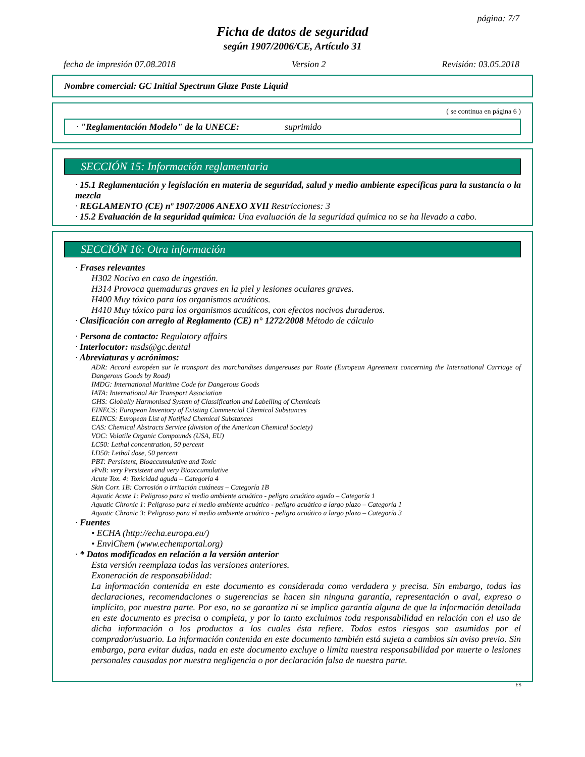página: 7/7
Ficha de datos de seguridad
según 1907/2006/CE, Artículo 31
fecha de impresión 07.08.2018 Version 2 Revisión: 03.05.2018
Nombre comercial: GC Initial Spectrum Glaze Paste Liquid
( se continua en página 6 )
· "Reglamentación Modelo" de la UNECE: suprimido
SECCIÓN 15: Información reglamentaria
· 15.1 Reglamentación y legislación en materia de seguridad, salud y medio ambiente específicas para la sustancia o la mezcla
· REGLAMENTO (CE) nº 1907/2006 ANEXO XVII Restricciones: 3
· 15.2 Evaluación de la seguridad química: Una evaluación de la seguridad química no se ha llevado a cabo.
SECCIÓN 16: Otra información
· Frases relevantes
H302 Nocivo en caso de ingestión.
H314 Provoca quemaduras graves en la piel y lesiones oculares graves.
H400 Muy tóxico para los organismos acuáticos.
H410 Muy tóxico para los organismos acuáticos, con efectos nocivos duraderos.
· Clasificación con arreglo al Reglamento (CE) n° 1272/2008 Método de cálculo
· Persona de contacto: Regulatory affairs
· Interlocutor: msds@gc.dental
· Abreviaturas y acrónimos:
ADR: Accord européen sur le transport des marchandises dangereuses par Route (European Agreement concerning the International Carriage of Dangerous Goods by Road)
IMDG: International Maritime Code for Dangerous Goods
IATA: International Air Transport Association
GHS: Globally Harmonised System of Classification and Labelling of Chemicals
EINECS: European Inventory of Existing Commercial Chemical Substances
ELINCS: European List of Notified Chemical Substances
CAS: Chemical Abstracts Service (division of the American Chemical Society)
VOC: Volatile Organic Compounds (USA, EU)
LC50: Lethal concentration, 50 percent
LD50: Lethal dose, 50 percent
PBT: Persistent, Bioaccumulative and Toxic
vPvB: very Persistent and very Bioaccumulative
Acute Tox. 4: Toxicidad aguda – Categoría 4
Skin Corr. 1B: Corrosión o irritación cutáneas – Categoría 1B
Aquatic Acute 1: Peligroso para el medio ambiente acuático - peligro acuático agudo – Categoría 1
Aquatic Chronic 1: Peligroso para el medio ambiente acuático - peligro acuático a largo plazo – Categoría 1
Aquatic Chronic 3: Peligroso para el medio ambiente acuático - peligro acuático a largo plazo – Categoría 3
· Fuentes
• ECHA (http://echa.europa.eu/)
• EnviChem (www.echemportal.org)
· * Datos modificados en relación a la versión anterior
Esta versión reemplaza todas las versiones anteriores.
Exoneración de responsabilidad:
La información contenida en este documento es considerada como verdadera y precisa. Sin embargo, todas las declaraciones, recomendaciones o sugerencias se hacen sin ninguna garantía, representación o aval, expreso o implícito, por nuestra parte. Por eso, no se garantiza ni se implica garantía alguna de que la información detallada en este documento es precisa o completa, y por lo tanto excluimos toda responsabilidad en relación con el uso de dicha información o los productos a los cuales ésta refiere. Todos estos riesgos son asumidos por el comprador/usuario. La información contenida en este documento también está sujeta a cambios sin aviso previo. Sin embargo, para evitar dudas, nada en este documento excluye o limita nuestra responsabilidad por muerte o lesiones personales causadas por nuestra negligencia o por declaración falsa de nuestra parte.
ES